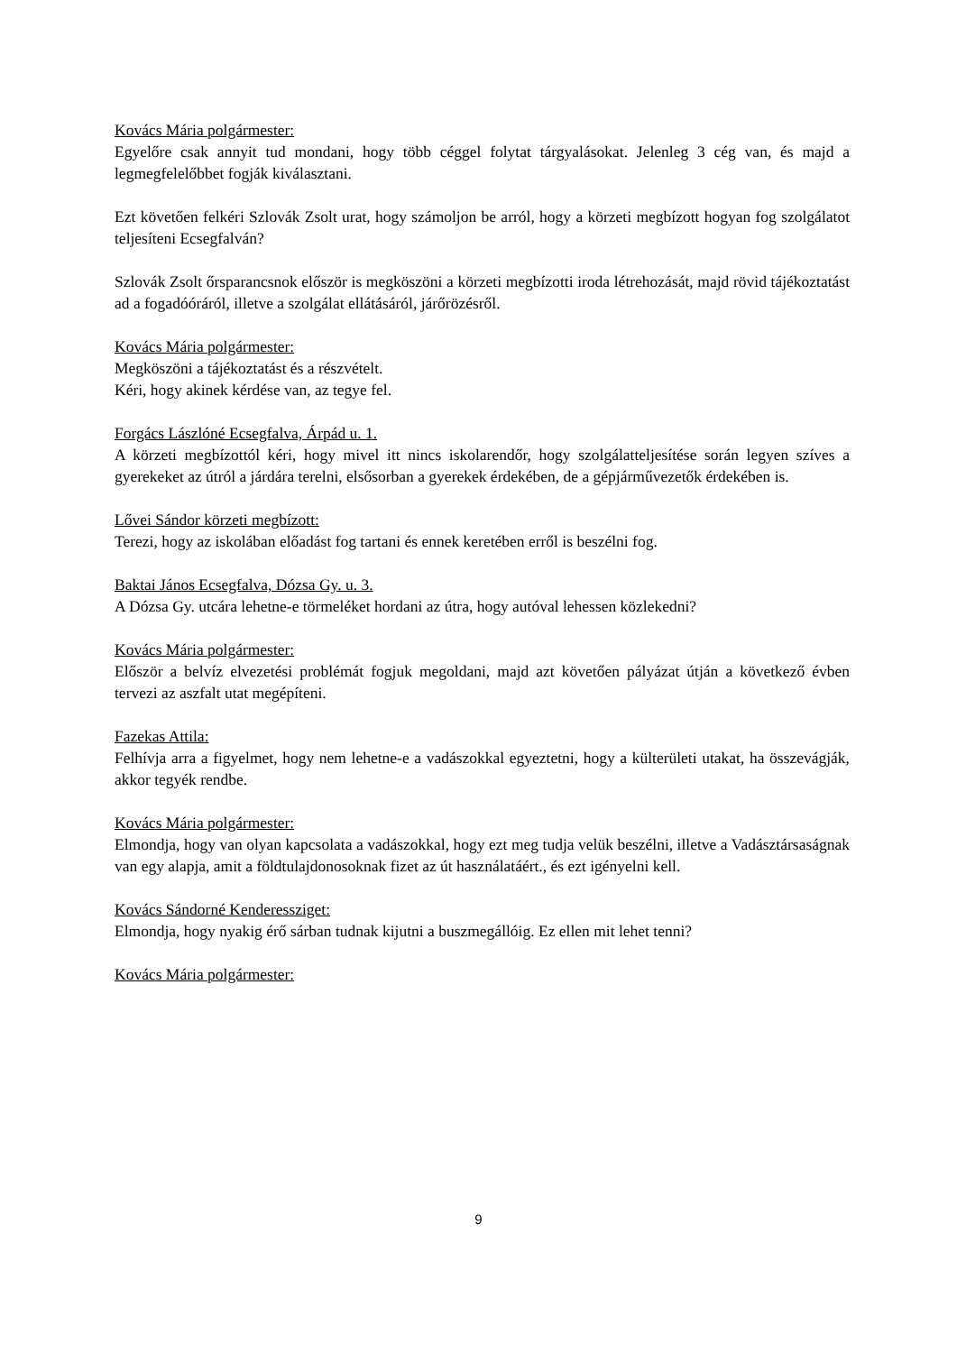Kovács Mária polgármester:
Egyelőre csak annyit tud mondani, hogy több céggel folytat tárgyalásokat. Jelenleg 3 cég van, és majd a legmegfelelőbbet fogják kiválasztani.
Ezt követően felkéri Szlovák Zsolt urat, hogy számoljon be arról, hogy a körzeti megbízott hogyan fog szolgálatot teljesíteni Ecsegfalván?
Szlovák Zsolt őrsparancsnok először is megköszöni a körzeti megbízotti iroda létrehozását, majd rövid tájékoztatást ad a fogadóóráról, illetve a szolgálat ellátásáról, járőrözésről.
Kovács Mária polgármester:
Megköszöni a tájékoztatást és a részvételt.
Kéri, hogy akinek kérdése van, az tegye fel.
Forgács Lászlóné Ecsegfalva, Árpád u. 1.
A körzeti megbízottól kéri, hogy mivel itt nincs iskolarendőr, hogy szolgálatteljesítése során legyen szíves a gyerekeket az útról a járdára terelni, elsősorban a gyerekek érdekében, de a gépjárművezetők érdekében is.
Lővei Sándor körzeti megbízott:
Terezi, hogy az iskolában előadást fog tartani és ennek keretében erről is beszélni fog.
Baktai János Ecsegfalva, Dózsa Gy. u. 3.
A Dózsa Gy. utcára lehetne-e törmeléket hordani az útra, hogy autóval lehessen közlekedni?
Kovács Mária polgármester:
Először a belvíz elvezetési problémát fogjuk megoldani, majd azt követően pályázat útján a következő évben tervezi az aszfalt utat megépíteni.
Fazekas Attila:
Felhívja arra a figyelmet, hogy nem lehetne-e a vadászokkal egyeztetni, hogy a külterületi utakat, ha összevágják, akkor tegyék rendbe.
Kovács Mária polgármester:
Elmondja, hogy van olyan kapcsolata a vadászokkal, hogy ezt meg tudja velük beszélni, illetve a Vadásztársaságnak van egy alapja, amit a földtulajdonosoknak fizet az út használatáért., és ezt igényelni kell.
Kovács Sándorné Kenderessziget:
Elmondja, hogy nyakig érő sárban tudnak kijutni a buszmegállóig. Ez ellen mit lehet tenni?
Kovács Mária polgármester:
9